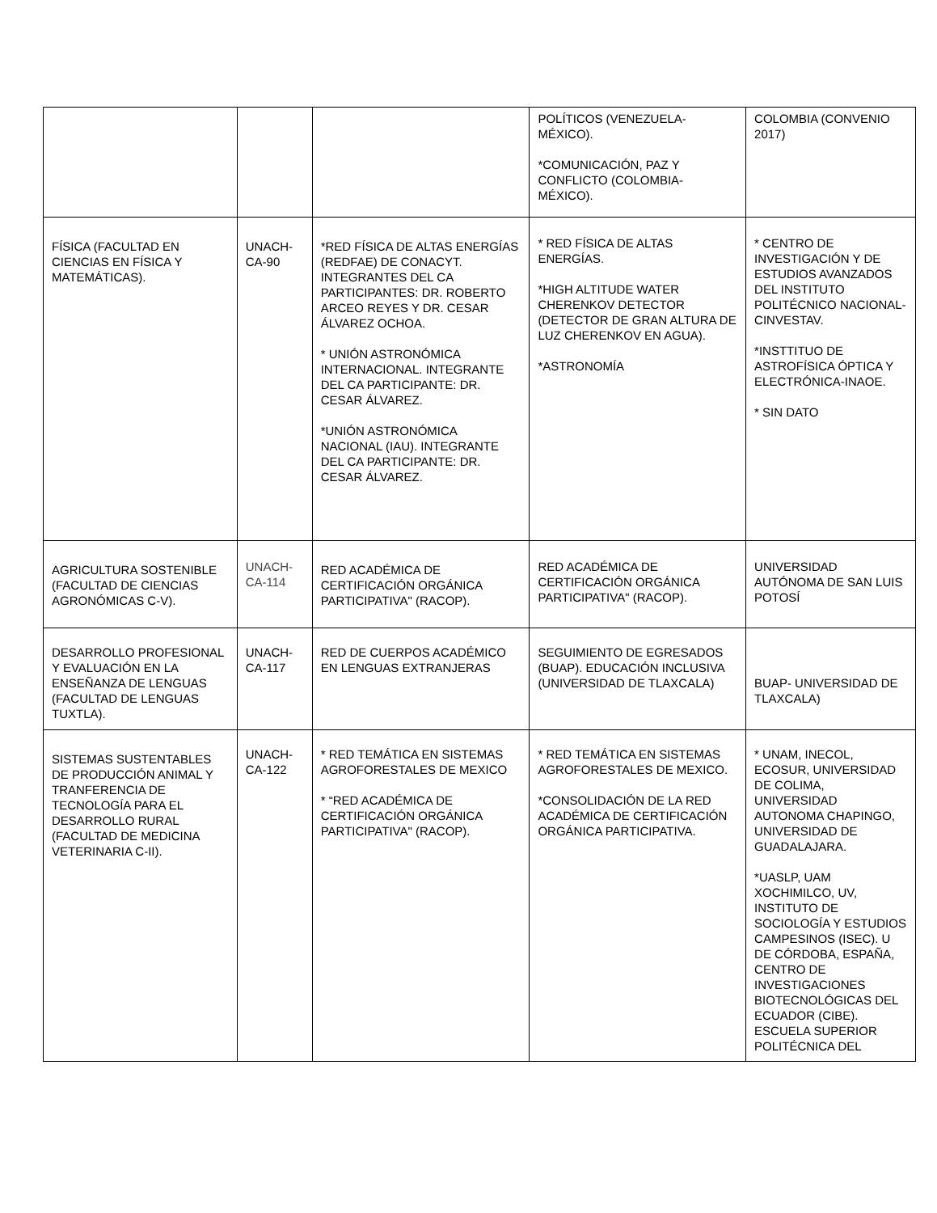| | | | POLÍTICOS (VENEZUELA-MÉXICO). *COMUNICACIÓN, PAZ Y CONFLICTO (COLOMBIA-MÉXICO). | COLOMBIA (CONVENIO 2017) |
| FÍSICA (FACULTAD EN CIENCIAS EN FÍSICA Y MATEMÁTICAS). | UNACH-CA-90 | *RED FÍSICA DE ALTAS ENERGÍAS (REDFAE) DE CONACYT. INTEGRANTES DEL CA PARTICIPANTES: DR. ROBERTO ARCEO REYES Y DR. CESAR ÁLVAREZ OCHOA. * UNIÓN ASTRONÓMICA INTERNACIONAL. INTEGRANTE DEL CA PARTICIPANTE: DR. CESAR ÁLVAREZ. *UNIÓN ASTRONÓMICA NACIONAL (IAU). INTEGRANTE DEL CA PARTICIPANTE: DR. CESAR ÁLVAREZ. | * RED FÍSICA DE ALTAS ENERGÍAS. *HIGH ALTITUDE WATER CHERENKOV DETECTOR (DETECTOR DE GRAN ALTURA DE LUZ CHERENKOV EN AGUA). *ASTRONOMÍA | * CENTRO DE INVESTIGACIÓN Y DE ESTUDIOS AVANZADOS DEL INSTITUTO POLITÉCNICO NACIONAL-CINVESTAV. *INSTTITUO DE ASTROFÍSICA ÓPTICA Y ELECTRÓNICA-INAOE. * SIN DATO |
| AGRICULTURA SOSTENIBLE (FACULTAD DE CIENCIAS AGRONÓMICAS C-V). | UNACH-CA-114 | RED ACADÉMICA DE CERTIFICACIÓN ORGÁNICA PARTICIPATIVA" (RACOP). | RED ACADÉMICA DE CERTIFICACIÓN ORGÁNICA PARTICIPATIVA" (RACOP). | UNIVERSIDAD AUTÓNOMA DE SAN LUIS POTOSÍ |
| DESARROLLO PROFESIONAL Y EVALUACIÓN EN LA ENSEÑANZA DE LENGUAS (FACULTAD DE LENGUAS TUXTLA). | UNACH-CA-117 | RED DE CUERPOS ACADÉMICO EN LENGUAS EXTRANJERAS | SEGUIMIENTO DE EGRESADOS (BUAP). EDUCACIÓN INCLUSIVA (UNIVERSIDAD DE TLAXCALA) | BUAP- UNIVERSIDAD DE TLAXCALA) |
| SISTEMAS SUSTENTABLES DE PRODUCCIÓN ANIMAL Y TRANFERENCIA DE TECNOLOGÍA PARA EL DESARROLLO RURAL (FACULTAD DE MEDICINA VETERINARIA C-II). | UNACH-CA-122 | * RED TEMÁTICA EN SISTEMAS AGROFORESTALES DE MEXICO * “RED ACADÉMICA DE CERTIFICACIÓN ORGÁNICA PARTICIPATIVA" (RACOP). | * RED TEMÁTICA EN SISTEMAS AGROFORESTALES DE MEXICO. *CONSOLIDACIÓN DE LA RED ACADÉMICA DE CERTIFICACIÓN ORGÁNICA PARTICIPATIVA. | * UNAM, INECOL, ECOSUR, UNIVERSIDAD DE COLIMA, UNIVERSIDAD AUTONOMA CHAPINGO, UNIVERSIDAD DE GUADALAJARA. *UASLP, UAM XOCHIMILCO, UV, INSTITUTO DE SOCIOLOGÍA Y ESTUDIOS CAMPESINOS (ISEC). U DE CÓRDOBA, ESPAÑA, CENTRO DE INVESTIGACIONES BIOTECNOLÓGICAS DEL ECUADOR (CIBE). ESCUELA SUPERIOR POLITÉCNICA DEL |